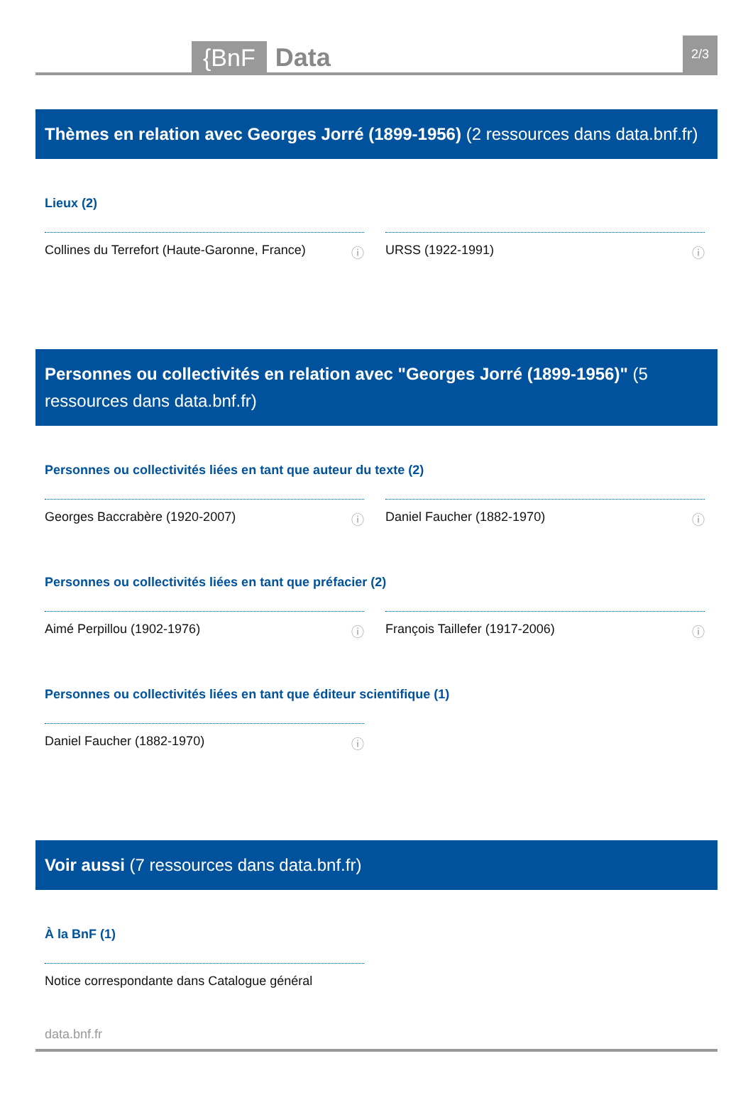{BnF Data 2/3
Thèmes en relation avec Georges Jorré (1899-1956) (2 ressources dans data.bnf.fr)
Lieux (2)
Collines du Terrefort (Haute-Garonne, France) ⓘ
URSS (1922-1991) ⓘ
Personnes ou collectivités en relation avec "Georges Jorré (1899-1956)" (5 ressources dans data.bnf.fr)
Personnes ou collectivités liées en tant que auteur du texte (2)
Georges Baccrabère (1920-2007) ⓘ Daniel Faucher (1882-1970) ⓘ
Personnes ou collectivités liées en tant que préfacier (2)
Aimé Perpillou (1902-1976) ⓘ François Taillefer (1917-2006) ⓘ
Personnes ou collectivités liées en tant que éditeur scientifique (1)
Daniel Faucher (1882-1970) ⓘ
Voir aussi (7 ressources dans data.bnf.fr)
À la BnF (1)
Notice correspondante dans Catalogue général
data.bnf.fr